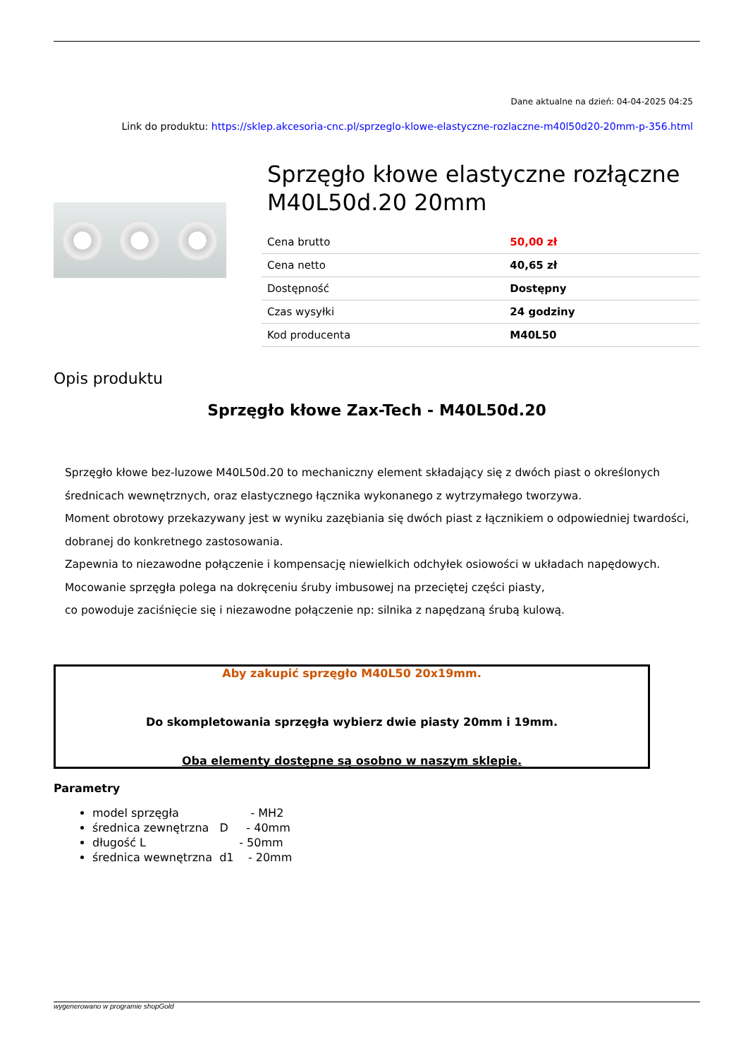Dane aktualne na dzień: 04-04-2025 04:25
Link do produktu: https://sklep.akcesoria-cnc.pl/sprzeglo-klowe-elastyczne-rozlaczne-m40l50d20-20mm-p-356.html
Sprzęgło kłowe elastyczne rozłączne M40L50d.20 20mm
| Cena brutto | 50,00 zł |
| Cena netto | 40,65 zł |
| Dostępność | Dostępny |
| Czas wysyłki | 24 godziny |
| Kod producenta | M40L50 |
Opis produktu
Sprzęgło kłowe Zax-Tech - M40L50d.20
Sprzęgło kłowe bez-luzowe M40L50d.20 to mechaniczny element składający się z dwóch piast o określonych średnicach wewnętrznych, oraz elastycznego łącznika wykonanego z wytrzymałego tworzywa.
Moment obrotowy przekazywany jest w wyniku zazębiania się dwóch piast z łącznikiem o odpowiedniej twardości, dobranej do konkretnego zastosowania.
Zapewnia to niezawodne połączenie i kompensację niewielkich odchyłek osiowości w układach napędowych.
Mocowanie sprzęgła polega na dokręceniu śruby imbusowej na przeciętej części piasty,
co powoduje zaciśnięcie się i niezawodne połączenie np: silnika z napędzaną śrubą kulową.
Aby zakupić sprzęgło M40L50 20x19mm.
Do skompletowania sprzęgła wybierz dwie piasty 20mm i 19mm.
Oba elementy dostępne są osobno w naszym sklepie.
Parametry
model sprzęgła - MH2
średnica zewnętrzna D - 40mm
długość L - 50mm
średnica wewnętrzna d1 - 20mm
wygenerowano w programie shopGold